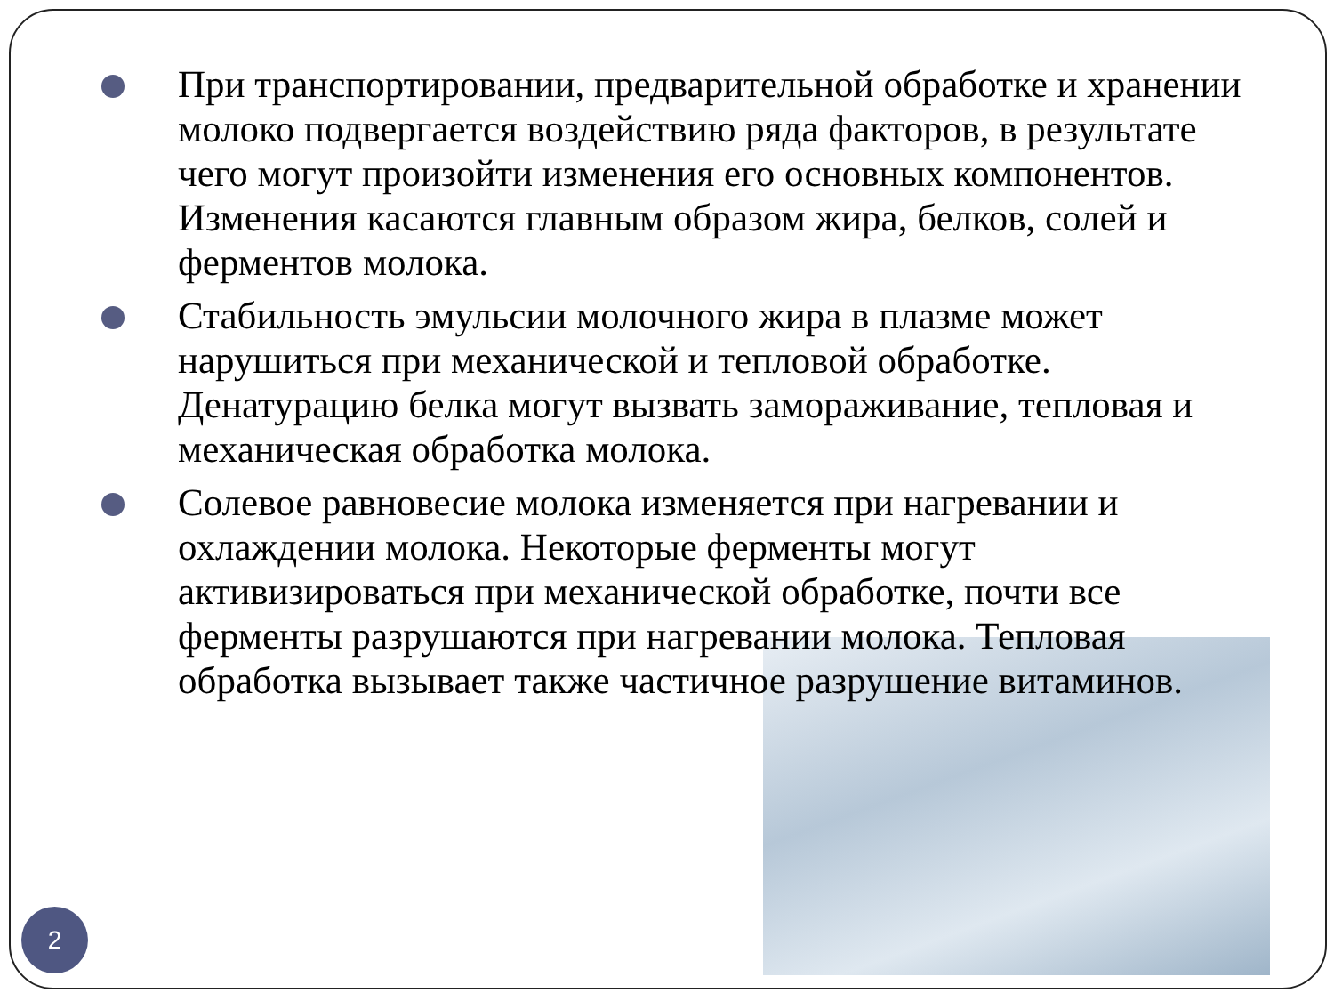При транспортировании, предварительной обработке и хранении молоко подвергается воздействию ряда факторов, в результате чего могут произойти изменения его основных компонентов. Изменения касаются главным образом жира, белков, солей и ферментов молока.
Стабильность эмульсии молочного жира в плазме может нарушиться при механической и тепловой обработке. Денатурацию белка могут вызвать замораживание, тепловая и механическая обработка молока.
Солевое равновесие молока изменяется при нагревании и охлаждении молока. Некоторые ферменты могут активизироваться при механической обработке, почти все ферменты разрушаются при нагревании молока. Тепловая обработка вызывает также частичное разрушение витаминов.
2